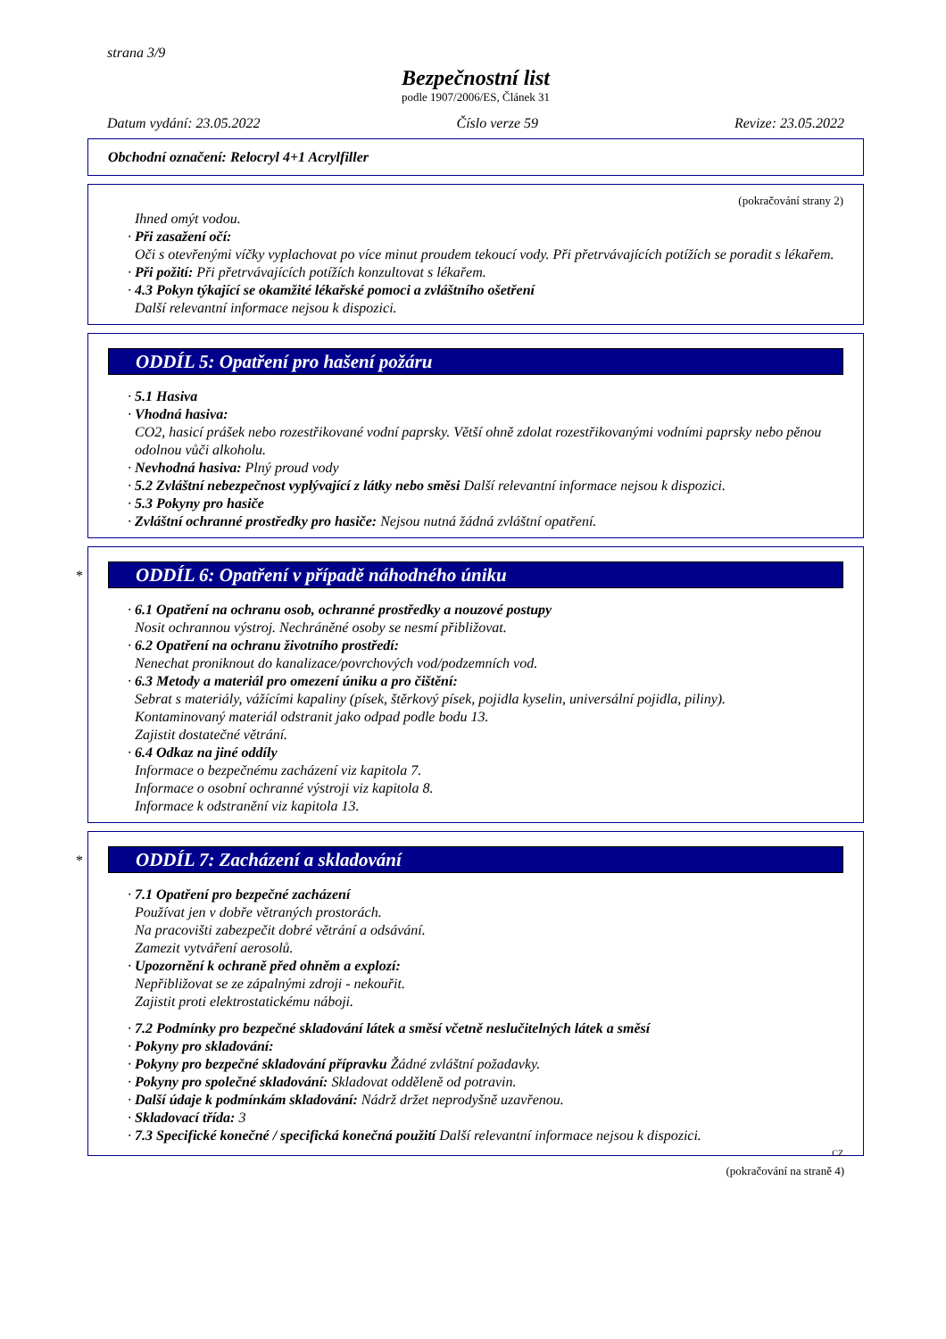strana 3/9
Bezpečnostní list
podle 1907/2006/ES, Článek 31
Datum vydání: 23.05.2022 Číslo verze 59 Revize: 23.05.2022
Obchodní označení: Relocryl 4+1 Acrylfiller
(pokračování strany 2)
Ihned omýt vodou.
· Při zasažení očí:
Oči s otevřenými víčky vyplachovat po více minut proudem tekoucí vody. Při přetrvávajících potížích se poradit s lékařem.
· Při požití: Při přetrvávajících potížích konzultovat s lékařem.
· 4.3 Pokyn týkající se okamžité lékařské pomoci a zvláštního ošetření
Další relevantní informace nejsou k dispozici.
ODDÍL 5: Opatření pro hašení požáru
· 5.1 Hasiva
· Vhodná hasiva:
CO2, hasicí prášek nebo rozestřikované vodní paprsky. Větší ohně zdolat rozestřikovanými vodními paprsky nebo pěnou odolnou vůči alkoholu.
· Nevhodná hasiva: Plný proud vody
· 5.2 Zvláštní nebezpečnost vyplývající z látky nebo směsi Další relevantní informace nejsou k dispozici.
· 5.3 Pokyny pro hasiče
· Zvláštní ochranné prostředky pro hasiče: Nejsou nutná žádná zvláštní opatření.
*
ODDÍL 6: Opatření v případě náhodného úniku
· 6.1 Opatření na ochranu osob, ochranné prostředky a nouzové postupy
Nosit ochrannou výstroj. Nechráněné osoby se nesmí přibližovat.
· 6.2 Opatření na ochranu životního prostředí:
Nenechat proniknout do kanalizace/povrchových vod/podzemních vod.
· 6.3 Metody a materiál pro omezení úniku a pro čištění:
Sebrat s materiály, vážícími kapaliny (písek, štěrkový písek, pojidla kyselin, universální pojidla, piliny).
Kontaminovaný materiál odstranit jako odpad podle bodu 13.
Zajistit dostatečné větrání.
· 6.4 Odkaz na jiné oddíly
Informace o bezpečnému zacházení viz kapitola 7.
Informace o osobní ochranné výstroji viz kapitola 8.
Informace k odstranění viz kapitola 13.
*
ODDÍL 7: Zacházení a skladování
· 7.1 Opatření pro bezpečné zacházení
Používat jen v dobře větraných prostorách.
Na pracovišti zabezpečit dobré větrání a odsávání.
Zamezit vytváření aerosolů.
· Upozornění k ochraně před ohněm a explozí:
Nepřibližovat se ze zápalnými zdroji - nekouřit.
Zajistit proti elektrostatickému náboji.
· 7.2 Podmínky pro bezpečné skladování látek a směsí včetně neslučitelných látek a směsí
· Pokyny pro skladování:
· Pokyny pro bezpečné skladování přípravku Žádné zvláštní požadavky.
· Pokyny pro společné skladování: Skladovat odděleně od potravin.
· Další údaje k podmínkám skladování: Nádrž držet neprodyšně uzavřenou.
· Skladovací třída: 3
· 7.3 Specifické konečné / specifická konečná použití Další relevantní informace nejsou k dispozici.
CZ
(pokračování na straně 4)